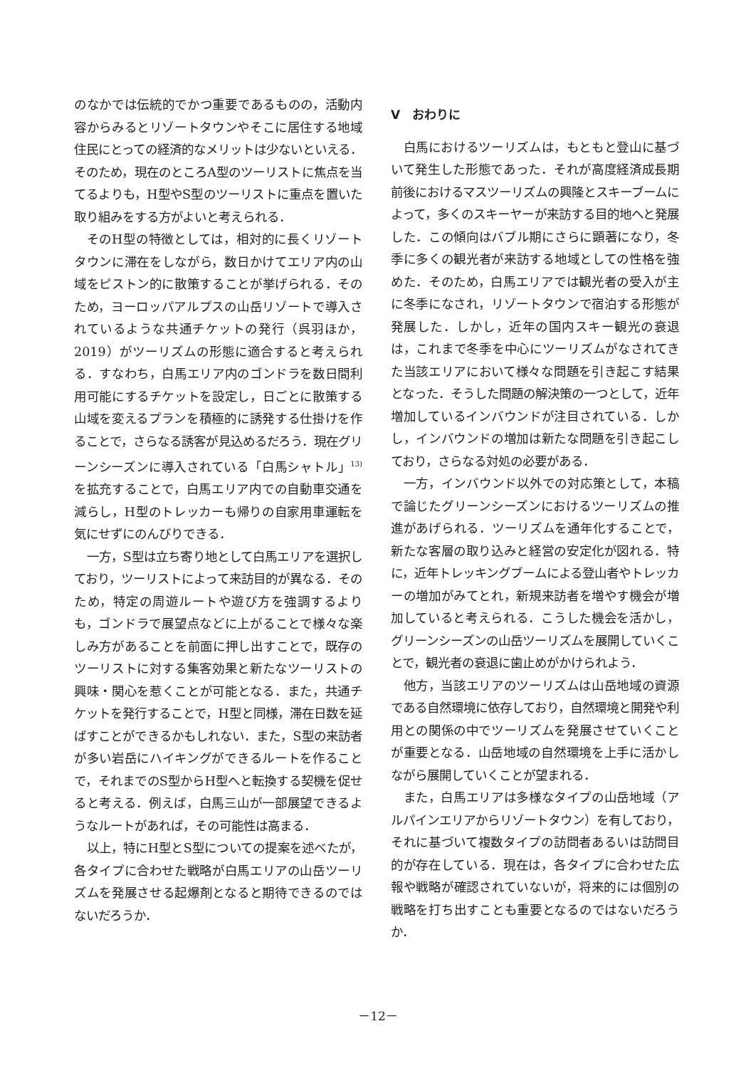のなかでは伝統的でかつ重要であるものの，活動内容からみるとリゾートタウンやそこに居住する地域住民にとっての経済的なメリットは少ないといえる．そのため，現在のところA型のツーリストに焦点を当てるよりも，H型やS型のツーリストに重点を置いた取り組みをする方がよいと考えられる．
そのH型の特徴としては，相対的に長くリゾートタウンに滞在をしながら，数日かけてエリア内の山域をピストン的に散策することが挙げられる．そのため，ヨーロッパアルプスの山岳リゾートで導入されているような共通チケットの発行（呉羽ほか，2019）がツーリズムの形態に適合すると考えられる．すなわち，白馬エリア内のゴンドラを数日間利用可能にするチケットを設定し，日ごとに散策する山域を変えるプランを積極的に誘発する仕掛けを作ることで，さらなる誘客が見込めるだろう．現在グリーンシーズンに導入されている「白馬シャトル」<sup>13)</sup> を拡充することで，白馬エリア内での自動車交通を減らし，H型のトレッカーも帰りの自家用車運転を気にせずにのんびりできる．
一方，S型は立ち寄り地として白馬エリアを選択しており，ツーリストによって来訪目的が異なる．そのため，特定の周遊ルートや遊び方を強調するよりも，ゴンドラで展望点などに上がることで様々な楽しみ方があることを前面に押し出すことで，既存のツーリストに対する集客効果と新たなツーリストの興味・関心を惹くことが可能となる．また，共通チケットを発行することで，H型と同様，滞在日数を延ばすことができるかもしれない．また，S型の来訪者が多い岩岳にハイキングができるルートを作ることで，それまでのS型からH型へと転換する契機を促せると考える．例えば，白馬三山が一部展望できるようなルートがあれば，その可能性は高まる．
以上，特にH型とS型についての提案を述べたが，各タイプに合わせた戦略が白馬エリアの山岳ツーリズムを発展させる起爆剤となると期待できるのではないだろうか．
Ⅴ　おわりに
白馬におけるツーリズムは，もともと登山に基づいて発生した形態であった．それが高度経済成長期前後におけるマスツーリズムの興隆とスキーブームによって，多くのスキーヤーが来訪する目的地へと発展した．この傾向はバブル期にさらに顕著になり，冬季に多くの観光者が来訪する地域としての性格を強めた．そのため，白馬エリアでは観光者の受入が主に冬季になされ，リゾートタウンで宿泊する形態が発展した．しかし，近年の国内スキー観光の衰退は，これまで冬季を中心にツーリズムがなされてきた当該エリアにおいて様々な問題を引き起こす結果となった．そうした問題の解決策の一つとして，近年増加しているインバウンドが注目されている．しかし，インバウンドの増加は新たな問題を引き起こしており，さらなる対処の必要がある．
一方，インバウンド以外での対応策として，本稿で論じたグリーンシーズンにおけるツーリズムの推進があげられる．ツーリズムを通年化することで，新たな客層の取り込みと経営の安定化が図れる．特に，近年トレッキングブームによる登山者やトレッカーの増加がみてとれ，新規来訪者を増やす機会が増加していると考えられる．こうした機会を活かし，グリーンシーズンの山岳ツーリズムを展開していくことで，観光者の衰退に歯止めがかけられよう．
他方，当該エリアのツーリズムは山岳地域の資源である自然環境に依存しており，自然環境と開発や利用との関係の中でツーリズムを発展させていくことが重要となる．山岳地域の自然環境を上手に活かしながら展開していくことが望まれる．
また，白馬エリアは多様なタイプの山岳地域（アルパインエリアからリゾートタウン）を有しており，それに基づいて複数タイプの訪問者あるいは訪問目的が存在している．現在は，各タイプに合わせた広報や戦略が確認されていないが，将来的には個別の戦略を打ち出すことも重要となるのではないだろうか．
－12－